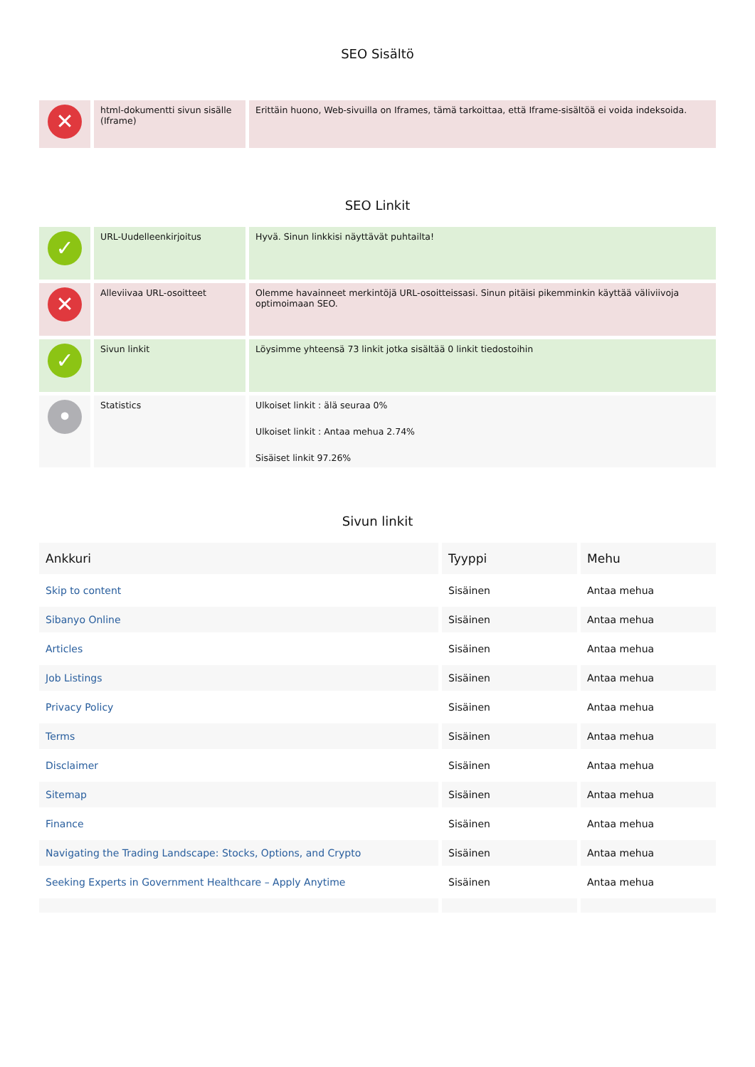SEO Sisältö
| ✕ | html-dokumentti sivun sisälle (Iframe) | Erittäin huono, Web-sivuilla on Iframes, tämä tarkoittaa, että Iframe-sisältöä ei voida indeksoida. |
SEO Linkit
| ✓ | URL-Uudelleenkirjoitus | Hyvä. Sinun linkkisi näyttävät puhtailta! |
| ✕ | Alleviivaa URL-osoitteet | Olemme havainneet merkintöjä URL-osoitteissasi. Sinun pitäisi pikemminkin käyttää väliviivoja optimoimaan SEO. |
| ✓ | Sivun linkit | Löysimme yhteensä 73 linkit jotka sisältää 0 linkit tiedostoihin |
| • | Statistics | Ulkoiset linkit : älä seuraa 0% Ulkoiset linkit : Antaa mehua 2.74% Sisäiset linkit 97.26% |
Sivun linkit
| Ankkuri | Tyyppi | Mehu |
| --- | --- | --- |
| Skip to content | Sisäinen | Antaa mehua |
| Sibanyo Online | Sisäinen | Antaa mehua |
| Articles | Sisäinen | Antaa mehua |
| Job Listings | Sisäinen | Antaa mehua |
| Privacy Policy | Sisäinen | Antaa mehua |
| Terms | Sisäinen | Antaa mehua |
| Disclaimer | Sisäinen | Antaa mehua |
| Sitemap | Sisäinen | Antaa mehua |
| Finance | Sisäinen | Antaa mehua |
| Navigating the Trading Landscape: Stocks, Options, and Crypto | Sisäinen | Antaa mehua |
| Seeking Experts in Government Healthcare – Apply Anytime | Sisäinen | Antaa mehua |